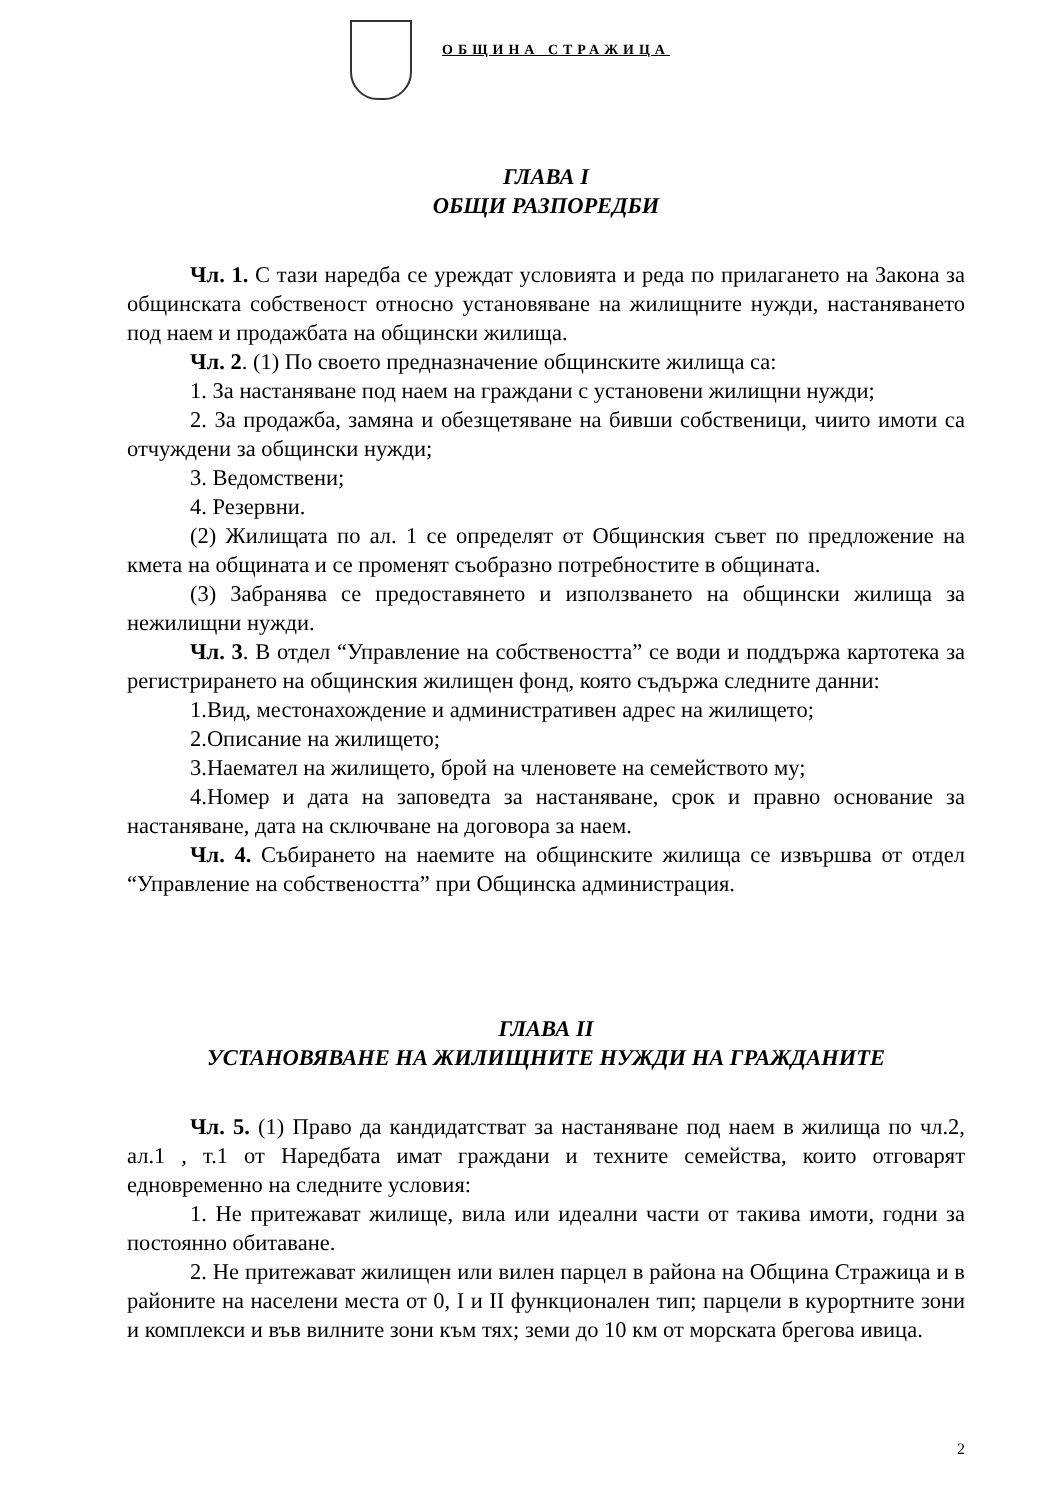ОБЩИНА СТРАЖИЦА
ГЛАВА I
ОБЩИ РАЗПОРЕДБИ
Чл. 1. С тази наредба се уреждат условията и реда по прилагането на Закона за общинската собственост относно установяване на жилищните нужди, настаняването под наем и продажбата на общински жилища.
Чл. 2. (1) По своето предназначение общинските жилища са:
1. За настаняване под наем на граждани с установени жилищни нужди;
2. За продажба, замяна и обезщетяване на бивши собственици, чиито имоти са отчуждени за общински нужди;
3. Ведомствени;
4. Резервни.
(2) Жилищата по ал. 1 се определят от Общинския съвет по предложение на кмета на общината и се променят съобразно потребностите в общината.
(3) Забранява се предоставянето и използването на общински жилища за нежилищни нужди.
Чл. 3. В отдел “Управление на собствеността” се води и поддържа картотека за регистрирането на общинския жилищен фонд, която съдържа следните данни:
1.Вид, местонахождение и административен адрес на жилището;
2.Описание на жилището;
3.Наемател на жилището, брой на членовете на семейството му;
4.Номер и дата на заповедта за настаняване, срок и правно основание за настаняване, дата на сключване на договора за наем.
Чл. 4. Събирането на наемите на общинските жилища се извършва от отдел “Управление на собствеността” при Общинска администрация.
ГЛАВА II
УСТАНОВЯВАНЕ НА ЖИЛИЩНИТЕ НУЖДИ НА ГРАЖДАНИТЕ
Чл. 5. (1) Право да кандидатстват за настаняване под наем в жилища по чл.2, ал.1 , т.1 от Наредбата имат граждани и техните семейства, които отговарят едновременно на следните условия:
1. Не притежават жилище, вила или идеални части от такива имоти, годни за постоянно обитаване.
2. Не притежават жилищен или вилен парцел в района на Община Стражица и в районите на населени места от 0, I и II функционален тип; парцели в курортните зони и комплекси и във вилните зони към тях; земи до 10 км от морската брегова ивица.
2